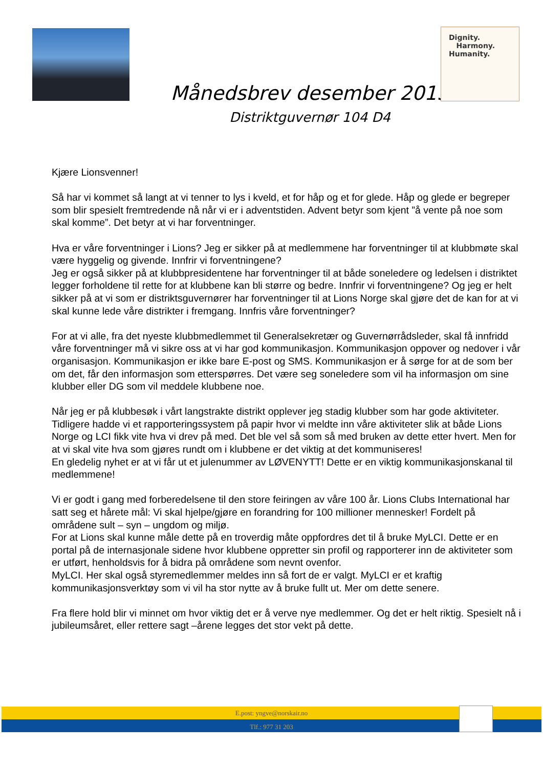Dignity.
Harmony.
Humanity.
Månedsbrev desember 2015
Distriktguvernør 104 D4
Kjære Lionsvenner!
Så har vi kommet så langt at vi tenner to lys i kveld, et for håp og et for glede. Håp og glede er begreper som blir spesielt fremtredende nå når vi er i adventstiden. Advent betyr som kjent ”å vente på noe som skal komme”. Det betyr at vi har forventninger.
Hva er våre forventninger i Lions? Jeg er sikker på at medlemmene har forventninger til at klubbmøte skal være hyggelig og givende. Innfrir vi forventningene?
Jeg er også sikker på at klubbpresidentene har forventninger til at både soneledere og ledelsen i distriktet legger forholdene til rette for at klubbene kan bli større og bedre. Innfrir vi forventningene? Og jeg er helt sikker på at vi som er distriktsguvernører har forventninger til at Lions Norge skal gjøre det de kan for at vi skal kunne lede våre distrikter i fremgang. Innfris våre forventninger?
For at vi alle, fra det nyeste klubbmedlemmet til Generalsekretær og Guvernørrådsleder, skal få innfridd våre forventninger må vi sikre oss at vi har god kommunikasjon. Kommunikasjon oppover og nedover i vår organisasjon. Kommunikasjon er ikke bare E-post og SMS. Kommunikasjon er å sørge for at de som ber om det, får den informasjon som etterspørres. Det være seg soneledere som vil ha informasjon om sine klubber eller DG som vil meddele klubbene noe.
Når jeg er på klubbesøk i vårt langstrakte distrikt opplever jeg stadig klubber som har gode aktiviteter. Tidligere hadde vi et rapporteringssystem på papir hvor vi meldte inn våre aktiviteter slik at både Lions Norge og LCI fikk vite hva vi drev på med. Det ble vel så som så med bruken av dette etter hvert. Men for at vi skal vite hva som gjøres rundt om i klubbene er det viktig at det kommuniseres!
En gledelig nyhet er at vi får ut et julenummer av LØVENYTT! Dette er en viktig kommunikasjonskanal til medlemmene!
Vi er godt i gang med forberedelsene til den store feiringen av våre 100 år. Lions Clubs International har satt seg et hårete mål: Vi skal hjelpe/gjøre en forandring for 100 millioner mennesker! Fordelt på områdene sult – syn – ungdom og miljø.
For at Lions skal kunne måle dette på en troverdig måte oppfordres det til å bruke MyLCI. Dette er en portal på de internasjonale sidene hvor klubbene oppretter sin profil og rapporterer inn de aktiviteter som er utført, henholdsvis for å bidra på områdene som nevnt ovenfor.
MyLCI. Her skal også styremedlemmer meldes inn så fort de er valgt. MyLCI er et kraftig kommunikasjonsverktøy som vi vil ha stor nytte av å bruke fullt ut. Mer om dette senere.
Fra flere hold blir vi minnet om hvor viktig det er å verve nye medlemmer. Og det er helt riktig. Spesielt nå i jubileumsåret, eller rettere sagt –årene legges det stor vekt på dette.
E.post: yngve@norskair.no
Tlf.: 977 31 203